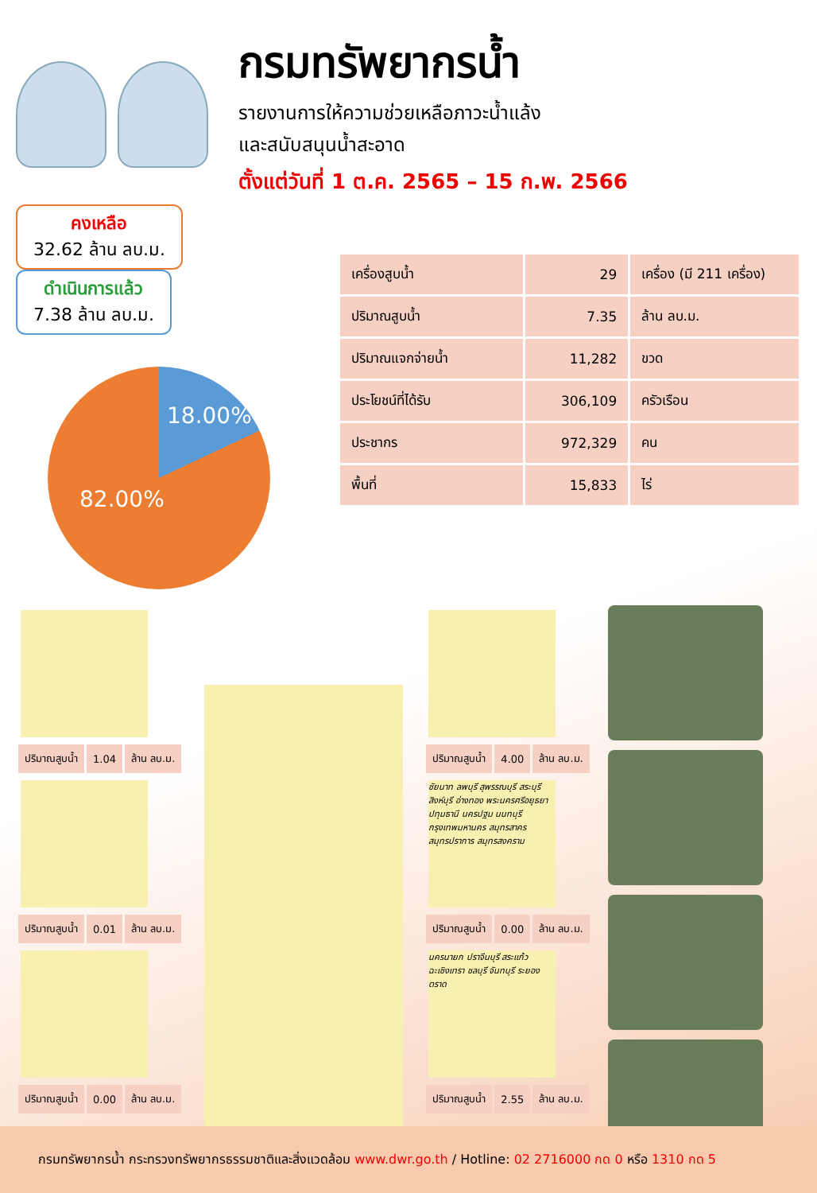กรมทรัพยากรน้ำ
รายงานการให้ความช่วยเหลือภาวะน้ำแล้ง
และสนับสนุนน้ำสะอาด
ตั้งแต่วันที่ 1 ต.ค. 2565 – 15 ก.พ. 2566
คงเหลือ 32.62 ล้าน ลบ.ม. ดำเนินการแล้ว 7.38 ล้าน ลบ.ม.
18.00%
82.00%
| เครื่องสูบน้ำ | 29 | เครื่อง (มี 211 เครื่อง) |
| ปริมาณสูบน้ำ | 7.35 | ล้าน ลบ.ม. |
| ปริมาณแจกจ่ายน้ำ | 11,282 | ขวด |
| ประโยชน์ที่ได้รับ | 306,109 | ครัวเรือน |
| ประชากร | 972,329 | คน |
| พื้นที่ | 15,833 | ไร่ |
| ปริมาณสูบน้ำ | 1.04 | ล้าน ลบ.ม. |
| ปริมาณสูบน้ำ | 0.01 | ล้าน ลบ.ม. |
| ปริมาณสูบน้ำ | 0.00 | ล้าน ลบ.ม. |
| ปริมาณสูบน้ำ | 4.00 | ล้าน ลบ.ม. |
ชัยนาท ลพบุรี สุพรรณบุรี สระบุรี สิงห์บุรี อ่างทอง พระนครศรีอยุธยา ปทุมธานี นครปฐม นนทบุรี กรุงเทพมหานคร สมุทรสาคร สมุทรปราการ สมุทรสงคราม
| ปริมาณสูบน้ำ | 0.00 | ล้าน ลบ.ม. |
นครนายก ปราจีนบุรี สระแก้ว ฉะเชิงเทรา ชลบุรี จันทบุรี ระยอง ตราด
| ปริมาณสูบน้ำ | 2.55 | ล้าน ลบ.ม. |
กรมทรัพยากรน้ำ กระทรวงทรัพยากรธรรมชาติและสิ่งแวดล้อม www.dwr.go.th / Hotline: 02 2716000 กด 0 หรือ 1310 กด 5